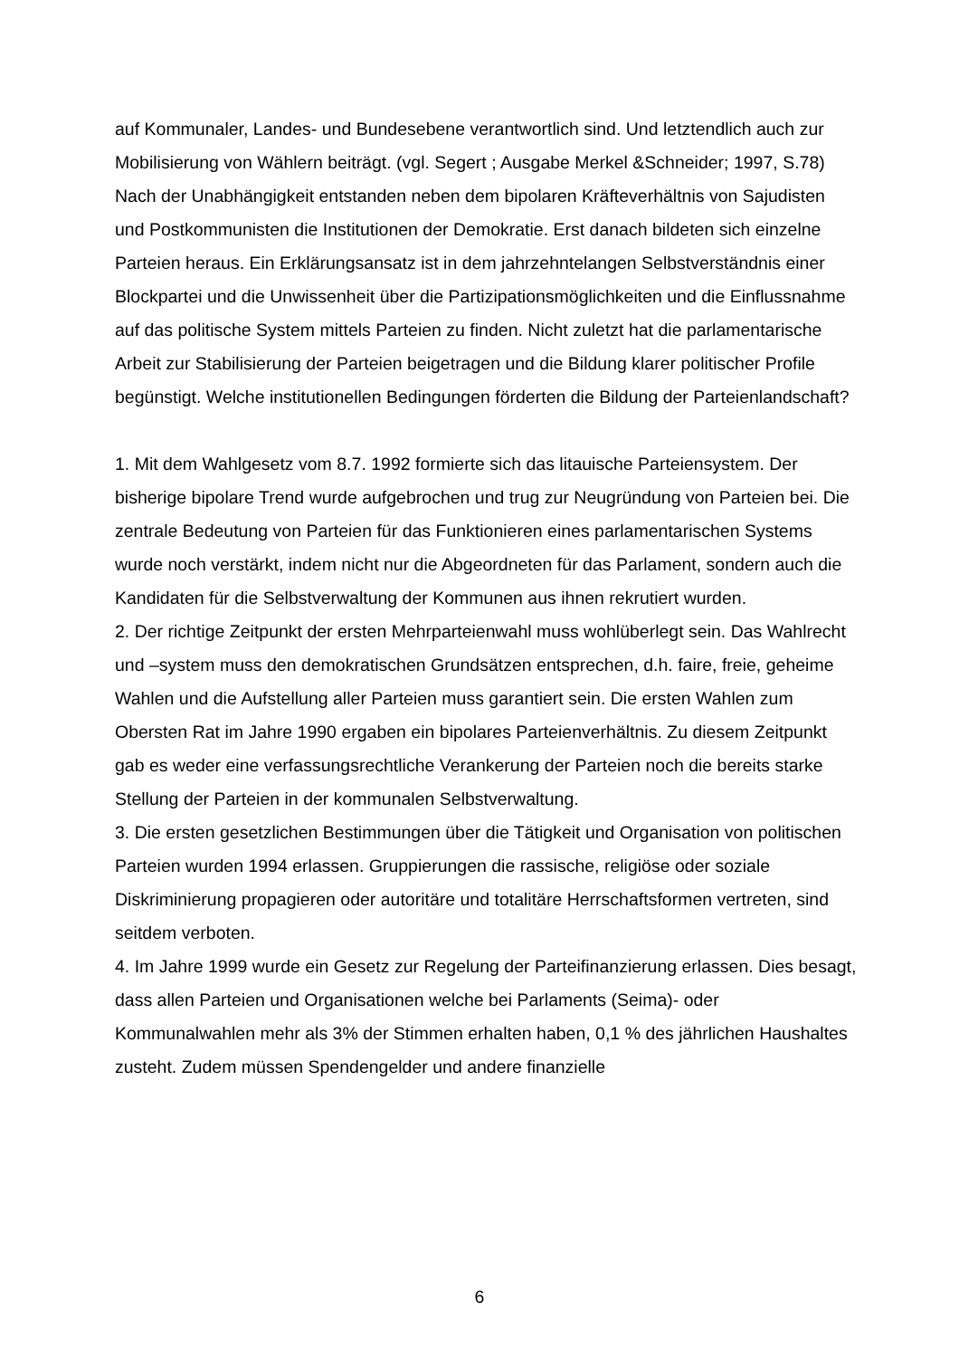auf Kommunaler, Landes- und Bundesebene verantwortlich sind. Und letztendlich auch zur Mobilisierung von Wählern beiträgt. (vgl. Segert ; Ausgabe Merkel &Schneider; 1997, S.78)
Nach der Unabhängigkeit entstanden neben dem bipolaren Kräfteverhältnis von Sajudisten und Postkommunisten die Institutionen der Demokratie. Erst danach bildeten sich einzelne Parteien heraus. Ein Erklärungsansatz ist in dem jahrzehntelangen Selbstverständnis einer Blockpartei und die Unwissenheit über die Partizipationsmöglichkeiten und die Einflussnahme auf das politische System mittels Parteien zu finden. Nicht zuletzt hat die parlamentarische Arbeit zur Stabilisierung der Parteien beigetragen und die Bildung klarer politischer Profile begünstigt. Welche institutionellen Bedingungen förderten die Bildung der Parteienlandschaft?
1. Mit dem Wahlgesetz vom 8.7. 1992 formierte sich das litauische Parteiensystem. Der bisherige bipolare Trend wurde aufgebrochen und trug zur Neugründung von Parteien bei. Die zentrale Bedeutung von Parteien für das Funktionieren eines parlamentarischen Systems wurde noch verstärkt, indem nicht nur die Abgeordneten für das Parlament, sondern auch die Kandidaten für die Selbstverwaltung der Kommunen aus ihnen rekrutiert wurden.
2. Der richtige Zeitpunkt der ersten Mehrparteienwahl muss wohlüberlegt sein. Das Wahlrecht und –system muss den demokratischen Grundsätzen entsprechen, d.h. faire, freie, geheime Wahlen und die Aufstellung aller Parteien muss garantiert sein. Die ersten Wahlen zum Obersten Rat im Jahre 1990 ergaben ein bipolares Parteienverhältnis. Zu diesem Zeitpunkt gab es weder eine verfassungsrechtliche Verankerung der Parteien noch die bereits starke Stellung der Parteien in der kommunalen Selbstverwaltung.
3. Die ersten gesetzlichen Bestimmungen über die Tätigkeit und Organisation von politischen Parteien wurden 1994 erlassen. Gruppierungen die rassische, religiöse oder soziale Diskriminierung propagieren oder autoritäre und totalitäre Herrschaftsformen vertreten, sind seitdem verboten.
4. Im Jahre 1999 wurde ein Gesetz zur Regelung der Parteifinanzierung erlassen. Dies besagt, dass allen Parteien und Organisationen welche bei Parlaments (Seima)- oder Kommunalwahlen mehr als 3% der Stimmen erhalten haben, 0,1 % des jährlichen Haushaltes zusteht. Zudem müssen Spendengelder und andere finanzielle
6